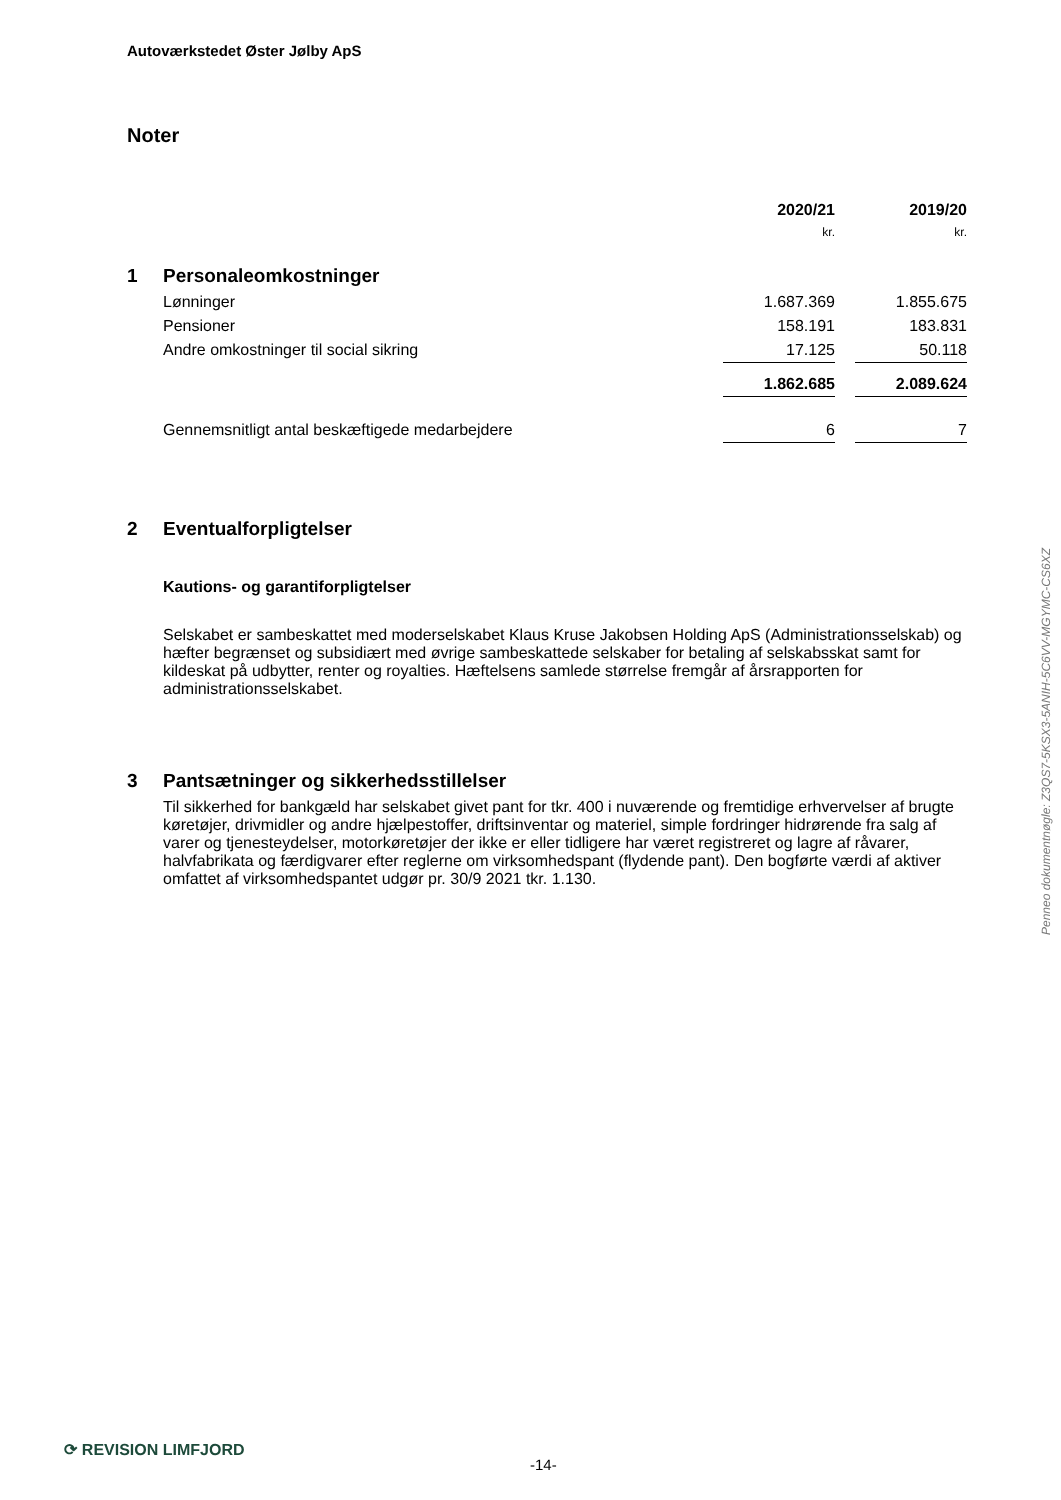Autoværkstedet Øster Jølby ApS
Noter
| | | 2020/21 | | 2019/20 |
| --- | --- | --- | --- | --- |
| | | kr. | | kr. |
| 1 | Personaleomkostninger | | | |
| | Lønninger | 1.687.369 | | 1.855.675 |
| | Pensioner | 158.191 | | 183.831 |
| | Andre omkostninger til social sikring | 17.125 | | 50.118 |
| | | 1.862.685 | | 2.089.624 |
| | Gennemsnitligt antal beskæftigede medarbejdere | 6 | | 7 |
2 Eventualforpligtelser
Kautions- og garantiforpligtelser
Selskabet er sambeskattet med moderselskabet Klaus Kruse Jakobsen Holding ApS (Administrationsselskab) og hæfter begrænset og subsidiært med øvrige sambeskattede selskaber for betaling af selskabsskat samt for kildeskat på udbytter, renter og royalties. Hæftelsens samlede størrelse fremgår af årsrapporten for administrationsselskabet.
3 Pantsætninger og sikkerhedsstillelser
Til sikkerhed for bankgæld har selskabet givet pant for tkr. 400 i nuværende og fremtidige erhvervelser af brugte køretøjer, drivmidler og andre hjælpestoffer, driftsinventar og materiel, simple fordringer hidrørende fra salg af varer og tjenesteydelser, motorkøretøjer der ikke er eller tidligere har været registreret og lagre af råvarer, halvfabrikata og færdigvarer efter reglerne om virksomhedspant (flydende pant). Den bogførte værdi af aktiver omfattet af virksomhedspantet udgør pr. 30/9 2021 tkr. 1.130.
Penneo dokumentnøgle: Z3QS7-5KSX3-5ANIH-5C6VV-MGYMC-CS6XZ
⟳ REVISION LIMFJORD
-14-